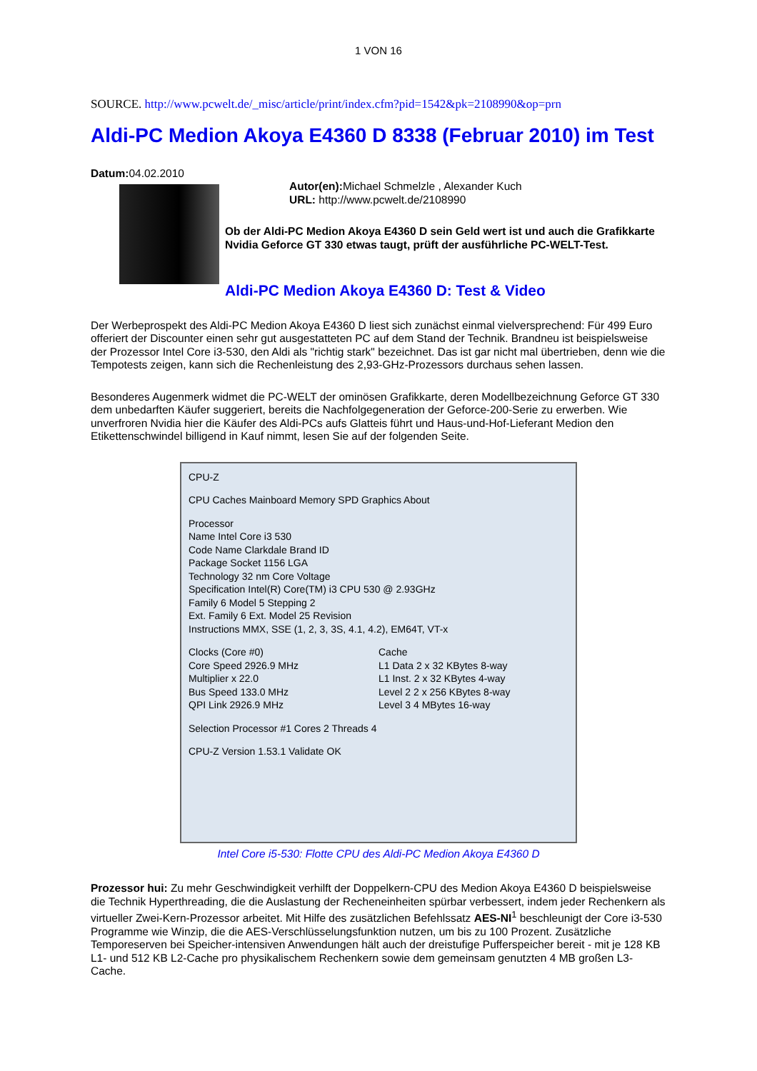1 VON 16
SOURCE. http://www.pcwelt.de/_misc/article/print/index.cfm?pid=1542&pk=2108990&op=prn
Aldi-PC Medion Akoya E4360 D 8338 (Februar 2010) im Test
Datum: 04.02.2010
Autor(en): Michael Schmelzle , Alexander Kuch
URL: http://www.pcwelt.de/2108990
Ob der Aldi-PC Medion Akoya E4360 D sein Geld wert ist und auch die Grafikkarte Nvidia Geforce GT 330 etwas taugt, prüft der ausführliche PC-WELT-Test.
Aldi-PC Medion Akoya E4360 D: Test & Video
Der Werbeprospekt des Aldi-PC Medion Akoya E4360 D liest sich zunächst einmal vielversprechend: Für 499 Euro offeriert der Discounter einen sehr gut ausgestatteten PC auf dem Stand der Technik. Brandneu ist beispielsweise der Prozessor Intel Core i3-530, den Aldi als "richtig stark" bezeichnet. Das ist gar nicht mal übertrieben, denn wie die Tempotests zeigen, kann sich die Rechenleistung des 2,93-GHz-Prozessors durchaus sehen lassen.
Besonderes Augenmerk widmet die PC-WELT der ominösen Grafikkarte, deren Modellbezeichnung Geforce GT 330 dem unbedarften Käufer suggeriert, bereits die Nachfolgegeneration der Geforce-200-Serie zu erwerben. Wie unverfroren Nvidia hier die Käufer des Aldi-PCs aufs Glatteis führt und Haus-und-Hof-Lieferant Medion den Etikettenschwindel billigend in Kauf nimmt, lesen Sie auf der folgenden Seite.
CPU-Z
CPU Caches Mainboard Memory SPD Graphics About
Processor
Name Intel Core i3 530
Code Name Clarkdale Brand ID
Package Socket 1156 LGA
Technology 32 nm Core Voltage
Specification Intel(R) Core(TM) i3 CPU 530 @ 2.93GHz
Family 6 Model 5 Stepping 2
Ext. Family 6 Ext. Model 25 Revision
Instructions MMX, SSE (1, 2, 3, 3S, 4.1, 4.2), EM64T, VT-x
Clocks (Core #0)
Core Speed 2926.9 MHz
Multiplier x 22.0
Bus Speed 133.0 MHz
QPI Link 2926.9 MHz
Cache
L1 Data 2 x 32 KBytes 8-way
L1 Inst. 2 x 32 KBytes 4-way
Level 2 2 x 256 KBytes 8-way
Level 3 4 MBytes 16-way
Selection Processor #1 Cores 2 Threads 4
CPU-Z Version 1.53.1 Validate OK
Intel Core i5-530: Flotte CPU des Aldi-PC Medion Akoya E4360 D
Prozessor hui: Zu mehr Geschwindigkeit verhilft der Doppelkern-CPU des Medion Akoya E4360 D beispielsweise die Technik Hyperthreading, die die Auslastung der Recheneinheiten spürbar verbessert, indem jeder Rechenkern als virtueller Zwei-Kern-Prozessor arbeitet. Mit Hilfe des zusätzlichen Befehlssatz AES-NI<sup>1</sup> beschleunigt der Core i3-530 Programme wie Winzip, die die AES-Verschlüsselungsfunktion nutzen, um bis zu 100 Prozent. Zusätzliche Temporeserven bei Speicher-intensiven Anwendungen hält auch der dreistufige Pufferspeicher bereit - mit je 128 KB L1- und 512 KB L2-Cache pro physikalischem Rechenkern sowie dem gemeinsam genutzten 4 MB großen L3-Cache.